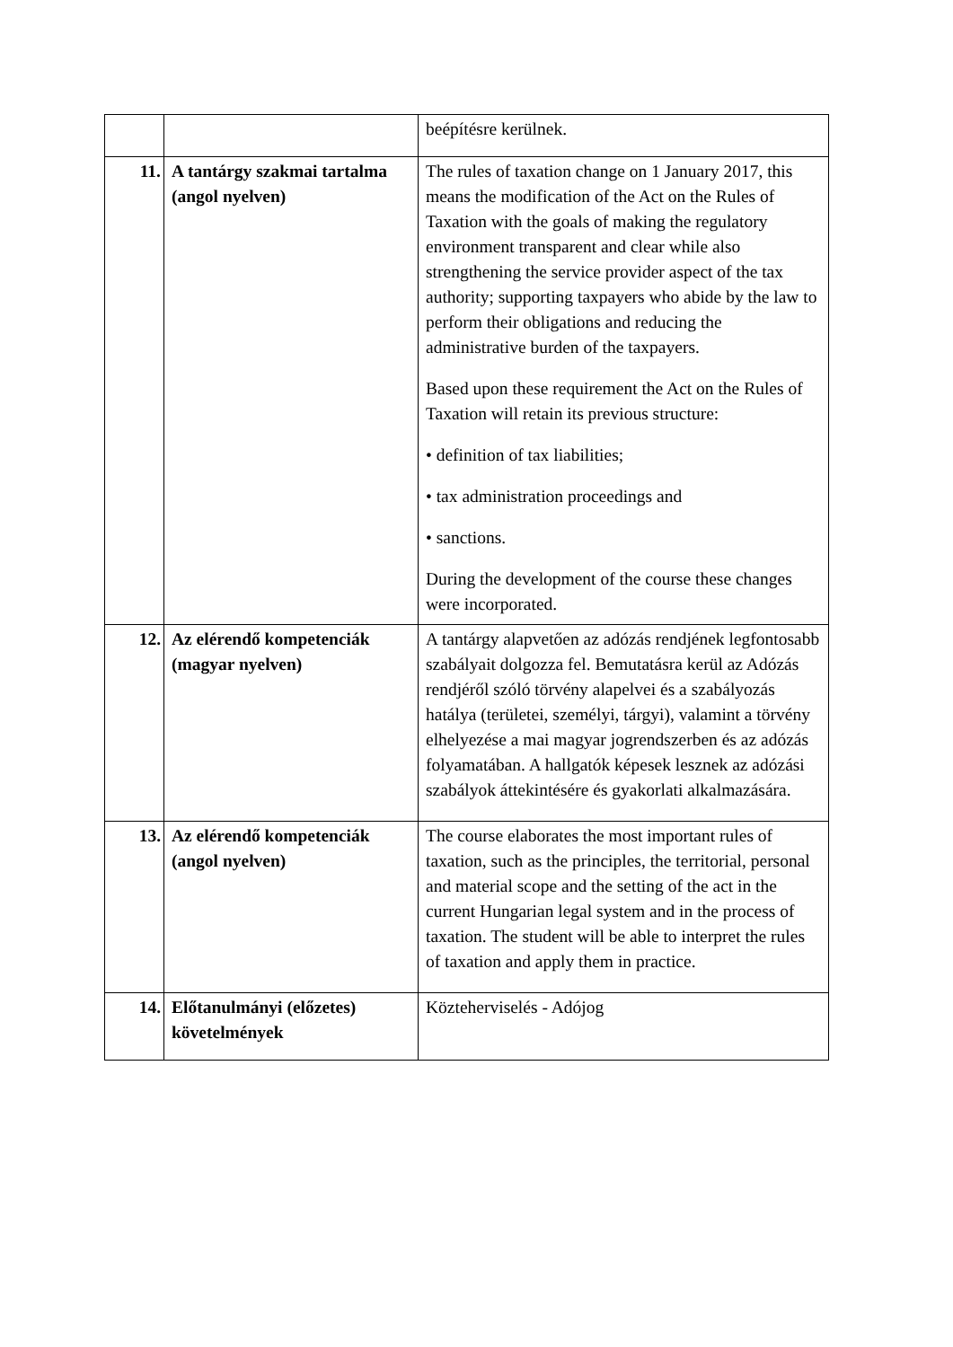| | | beépítésre kerülnek. |
| 11. | A tantárgy szakmai tartalma (angol nyelven) | The rules of taxation change on 1 January 2017, this means the modification of the Act on the Rules of Taxation with the goals of making the regulatory environment transparent and clear while also strengthening the service provider aspect of the tax authority; supporting taxpayers who abide by the law to perform their obligations and reducing the administrative burden of the taxpayers. Based upon these requirement the Act on the Rules of Taxation will retain its previous structure: • definition of tax liabilities; • tax administration proceedings and • sanctions. During the development of the course these changes were incorporated. |
| 12. | Az elérendő kompetenciák (magyar nyelven) | A tantárgy alapvetően az adózás rendjének legfontosabb szabályait dolgozza fel. Bemutatásra kerül az Adózás rendjéről szóló törvény alapelvei és a szabályozás hatálya (területei, személyi, tárgyi), valamint a törvény elhelyezése a mai magyar jogrendszerben és az adózás folyamatában. A hallgatók képesek lesznek az adózási szabályok áttekintésére és gyakorlati alkalmazására. |
| 13. | Az elérendő kompetenciák (angol nyelven) | The course elaborates the most important rules of taxation, such as the principles, the territorial, personal and material scope and the setting of the act in the current Hungarian legal system and in the process of taxation. The student will be able to interpret the rules of taxation and apply them in practice. |
| 14. | Előtanulmányi (előzetes) követelmények | Közteherviselés - Adójog |